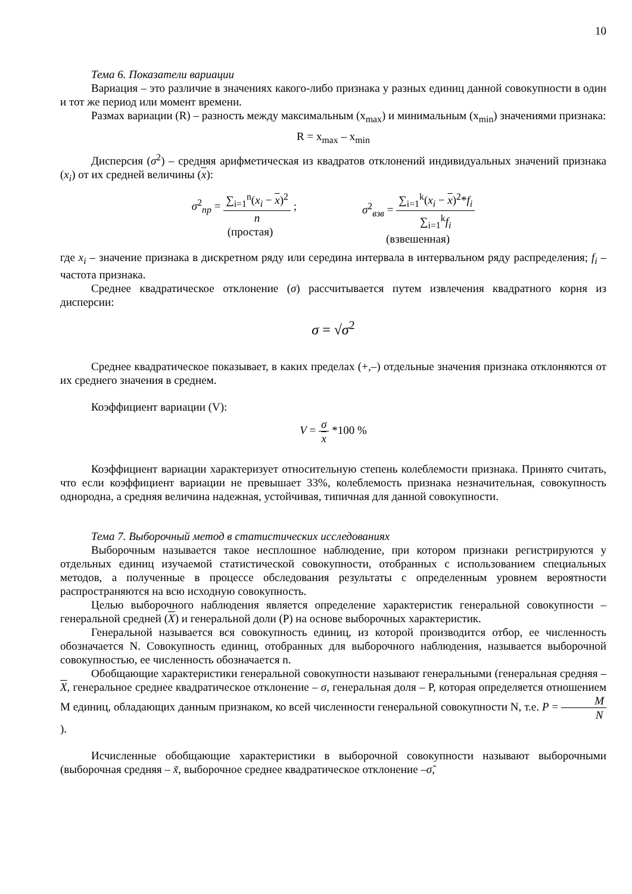10
Тема 6. Показатели вариации
Вариация – это различие в значениях какого-либо признака у разных единиц данной совокупности в один и тот же период или момент времени.
Размах вариации (R) – разность между максимальным (x<sub>max</sub>) и минимальным (x<sub>min</sub>) значениями признака:
R = x<sub>max</sub> – x<sub>min</sub>
Дисперсия (σ<sup>2</sup>) – средняя арифметическая из квадратов отклонений индивидуальных значений признака (x<sub>i</sub>) от их средней величины (x):
σ<sup>2</sup><sub>пр</sub> = ∑<sub>i=1</sub><sup>n</sup>(x<sub>i</sub> − x)<sup>2</sup> n ;
(простая)
σ<sup>2</sup><sub>взв</sub> = ∑<sub>i=1</sub><sup>k</sup>(x<sub>i</sub> − x)<sup>2</sup>*f<sub>i</sub> ∑<sub>i=1</sub><sup>k</sup>f<sub>i</sub>
(взвешенная)
где x<sub>i</sub> – значение признака в дискретном ряду или середина интервала в интервальном ряду распределения; f<sub>i</sub> – частота признака.
Среднее квадратическое отклонение (σ) рассчитывается путем извлечения квадратного корня из дисперсии:
σ = √σ<sup>2</sup>
Среднее квадратическое показывает, в каких пределах (+,–) отдельные значения признака отклоняются от их среднего значения в среднем.
Коэффициент вариации (V):
V = σ x *100 %
Коэффициент вариации характеризует относительную степень колеблемости признака. Принято считать, что если коэффициент вариации не превышает 33%, колеблемость признака незначительная, совокупность однородна, а средняя величина надежная, устойчивая, типичная для данной совокупности.
Тема 7. Выборочный метод в статистических исследованиях
Выборочным называется такое несплошное наблюдение, при котором признаки регистрируются у отдельных единиц изучаемой статистической совокупности, отобранных с использованием специальных методов, а полученные в процессе обследования результаты с определенным уровнем вероятности распространяются на всю исходную совокупность.
Целью выборочного наблюдения является определение характеристик генеральной совокупности – генеральной средней (X) и генеральной доли (Р) на основе выборочных характеристик.
Генеральной называется вся совокупность единиц, из которой производится отбор, ее численность обозначается N. Совокупность единиц, отобранных для выборочного наблюдения, называется выборочной совокупностью, ее численность обозначается n.
Обобщающие характеристики генеральной совокупности называют генеральными (генеральная средняя – X, генеральное среднее квадратическое отклонение – σ, генеральная доля – Р, которая определяется отношением М единиц, обладающих данным признаком, ко всей численности генеральной совокупности N, т.е. P = M N).
Исчисленные обобщающие характеристики в выборочной совокупности называют выборочными (выборочная средняя – x̃, выборочное среднее квадратическое отклонение –σ̃,